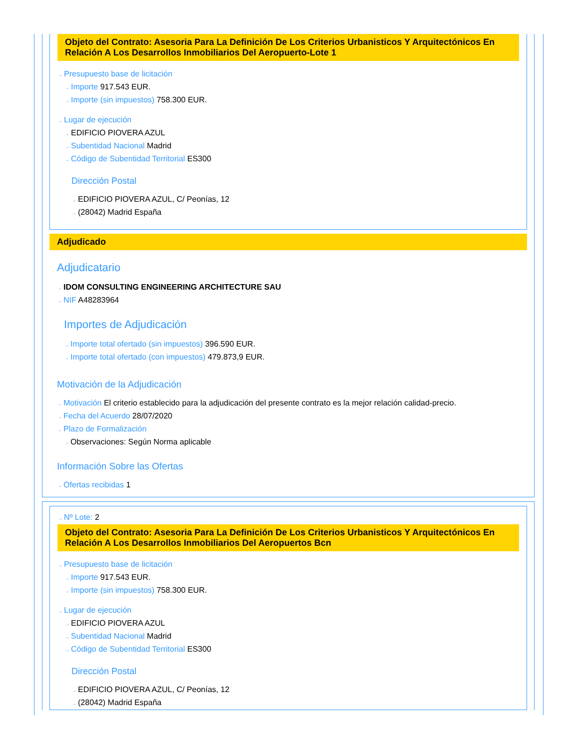Objeto del Contrato: Asesoria Para La Definición De Los Criterios Urbanisticos Y Arquitectónicos En Relación A Los Desarrollos Inmobiliarios Del Aeropuerto-Lote 1
→ Presupuesto base de licitación
→ Importe 917.543 EUR.
→ Importe (sin impuestos) 758.300 EUR.
→ Lugar de ejecución
→ EDIFICIO PIOVERA AZUL
→ Subentidad Nacional Madrid
→ Código de Subentidad Territorial ES300
Dirección Postal
→ EDIFICIO PIOVERA AZUL, C/ Peonías, 12
→ (28042) Madrid España
Adjudicado
Adjudicatario
→ IDOM CONSULTING ENGINEERING ARCHITECTURE SAU
→ NIF A48283964
Importes de Adjudicación
→ Importe total ofertado (sin impuestos) 396.590 EUR.
→ Importe total ofertado (con impuestos) 479.873,9 EUR.
Motivación de la Adjudicación
→ Motivación El criterio establecido para la adjudicación del presente contrato es la mejor relación calidad-precio.
→ Fecha del Acuerdo 28/07/2020
→ Plazo de Formalización
→ Observaciones: Según Norma aplicable
Información Sobre las Ofertas
→ Ofertas recibidas 1
→ Nº Lote: 2
Objeto del Contrato: Asesoria Para La Definición De Los Criterios Urbanisticos Y Arquitectónicos En Relación A Los Desarrollos Inmobiliarios Del Aeropuertos Bcn
→ Presupuesto base de licitación
→ Importe 917.543 EUR.
→ Importe (sin impuestos) 758.300 EUR.
→ Lugar de ejecución
→ EDIFICIO PIOVERA AZUL
→ Subentidad Nacional Madrid
→ Código de Subentidad Territorial ES300
Dirección Postal
→ EDIFICIO PIOVERA AZUL, C/ Peonías, 12
→ (28042) Madrid España